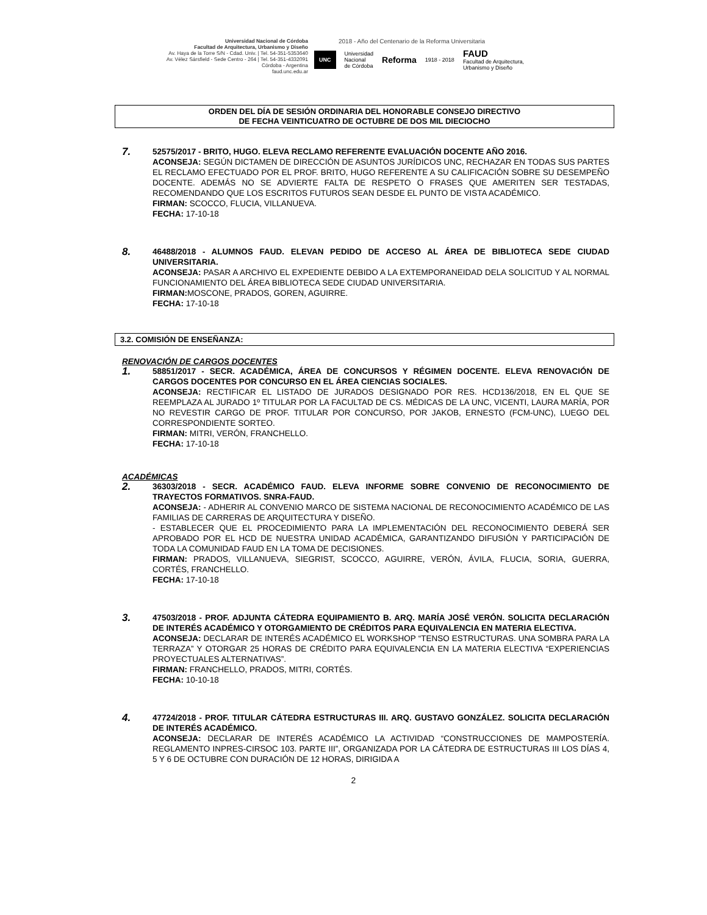Universidad Nacional de Córdoba
Facultad de Arquitectura, Urbanismo y Diseño
Av. Haya de la Torre S/N - Cdad. Univ. | Tel. 54-351-5353640
Av. Vélez Sársfield - Sede Centro - 264 | Tel. 54-351-4332091
Córdoba - Argentina
faud.unc.edu.ar
2018 - Año del Centenario de la Reforma Universitaria
UNC Universidad
Nacional
de Córdoba Reforma 1918 - 2018 FAUD
Facultad de Arquitectura,
Urbanismo y Diseño
ORDEN DEL DÍA DE SESIÓN ORDINARIA DEL HONORABLE CONSEJO DIRECTIVO
DE FECHA VEINTICUATRO DE OCTUBRE DE DOS MIL DIECIOCHO
7.
52575/2017 - BRITO, HUGO. ELEVA RECLAMO REFERENTE EVALUACIÓN DOCENTE AÑO 2016.
ACONSEJA: SEGÚN DICTAMEN DE DIRECCIÓN DE ASUNTOS JURÍDICOS UNC, RECHAZAR EN TODAS SUS PARTES EL RECLAMO EFECTUADO POR EL PROF. BRITO, HUGO REFERENTE A SU CALIFICACIÓN SOBRE SU DESEMPEÑO DOCENTE. ADEMÁS NO SE ADVIERTE FALTA DE RESPETO O FRASES QUE AMERITEN SER TESTADAS, RECOMENDANDO QUE LOS ESCRITOS FUTUROS SEAN DESDE EL PUNTO DE VISTA ACADÉMICO.
FIRMAN: SCOCCO, FLUCIA, VILLANUEVA.
FECHA: 17-10-18
8.
46488/2018 - ALUMNOS FAUD. ELEVAN PEDIDO DE ACCESO AL ÁREA DE BIBLIOTECA SEDE CIUDAD UNIVERSITARIA.
ACONSEJA: PASAR A ARCHIVO EL EXPEDIENTE DEBIDO A LA EXTEMPORANEIDAD DELA SOLICITUD Y AL NORMAL FUNCIONAMIENTO DEL ÁREA BIBLIOTECA SEDE CIUDAD UNIVERSITARIA.
FIRMAN: MOSCONE, PRADOS, GOREN, AGUIRRE.
FECHA: 17-10-18
3.2. COMISIÓN DE ENSEÑANZA:
RENOVACIÓN DE CARGOS DOCENTES
1.
58851/2017 - SECR. ACADÉMICA, ÁREA DE CONCURSOS Y RÉGIMEN DOCENTE. ELEVA RENOVACIÓN DE CARGOS DOCENTES POR CONCURSO EN EL ÁREA CIENCIAS SOCIALES.
ACONSEJA: RECTIFICAR EL LISTADO DE JURADOS DESIGNADO POR RES. HCD136/2018, EN EL QUE SE REEMPLAZA AL JURADO 1º TITULAR POR LA FACULTAD DE CS. MÉDICAS DE LA UNC, VICENTI, LAURA MARÍA, POR NO REVESTIR CARGO DE PROF. TITULAR POR CONCURSO, POR JAKOB, ERNESTO (FCM-UNC), LUEGO DEL CORRESPONDIENTE SORTEO.
FIRMAN: MITRI, VERÓN, FRANCHELLO.
FECHA: 17-10-18
ACADÉMICAS
2.
36303/2018 - SECR. ACADÉMICO FAUD. ELEVA INFORME SOBRE CONVENIO DE RECONOCIMIENTO DE TRAYECTOS FORMATIVOS. SNRA-FAUD.
ACONSEJA: - ADHERIR AL CONVENIO MARCO DE SISTEMA NACIONAL DE RECONOCIMIENTO ACADÉMICO DE LAS FAMILIAS DE CARRERAS DE ARQUITECTURA Y DISEÑO.
- ESTABLECER QUE EL PROCEDIMIENTO PARA LA IMPLEMENTACIÓN DEL RECONOCIMIENTO DEBERÁ SER APROBADO POR EL HCD DE NUESTRA UNIDAD ACADÉMICA, GARANTIZANDO DIFUSIÓN Y PARTICIPACIÓN DE TODA LA COMUNIDAD FAUD EN LA TOMA DE DECISIONES.
FIRMAN: PRADOS, VILLANUEVA, SIEGRIST, SCOCCO, AGUIRRE, VERÓN, ÁVILA, FLUCIA, SORIA, GUERRA, CORTÉS, FRANCHELLO.
FECHA: 17-10-18
3.
47503/2018 - PROF. ADJUNTA CÁTEDRA EQUIPAMIENTO B. ARQ. MARÍA JOSÉ VERÓN. SOLICITA DECLARACIÓN DE INTERÉS ACADÉMICO Y OTORGAMIENTO DE CRÉDITOS PARA EQUIVALENCIA EN MATERIA ELECTIVA.
ACONSEJA: DECLARAR DE INTERÉS ACADÉMICO EL WORKSHOP “TENSO ESTRUCTURAS. UNA SOMBRA PARA LA TERRAZA” Y OTORGAR 25 HORAS DE CRÉDITO PARA EQUIVALENCIA EN LA MATERIA ELECTIVA “EXPERIENCIAS PROYECTUALES ALTERNATIVAS”.
FIRMAN: FRANCHELLO, PRADOS, MITRI, CORTÉS.
FECHA: 10-10-18
4.
47724/2018 - PROF. TITULAR CÁTEDRA ESTRUCTURAS III. ARQ. GUSTAVO GONZÁLEZ. SOLICITA DECLARACIÓN DE INTERÉS ACADÉMICO.
ACONSEJA: DECLARAR DE INTERÉS ACADÉMICO LA ACTIVIDAD “CONSTRUCCIONES DE MAMPOSTERÍA. REGLAMENTO INPRES-CIRSOC 103. PARTE III”, ORGANIZADA POR LA CÁTEDRA DE ESTRUCTURAS III LOS DÍAS 4, 5 Y 6 DE OCTUBRE CON DURACIÓN DE 12 HORAS, DIRIGIDA A
2